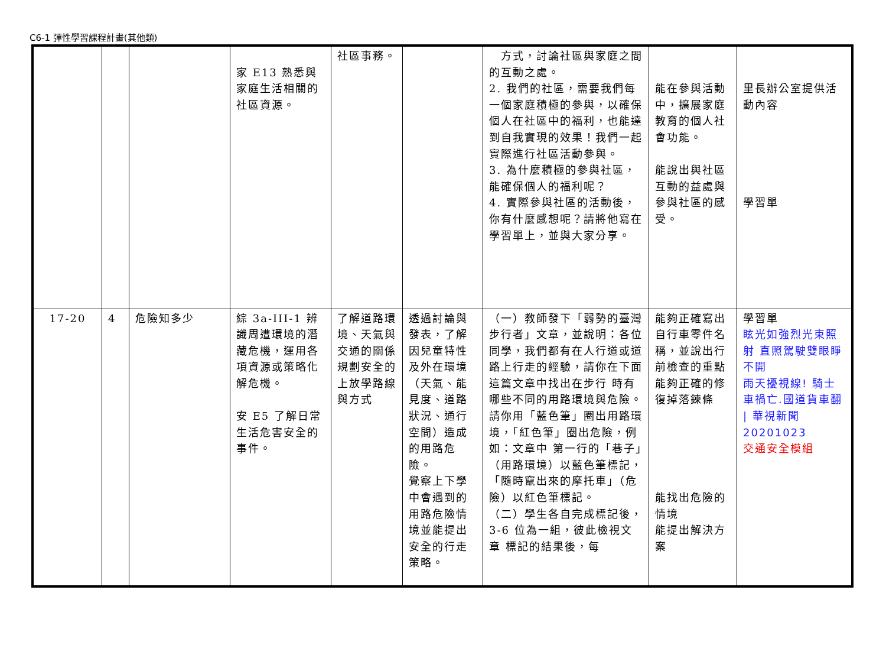C6-1 彈性學習課程計畫(其他類)
| | | | 家 E13 熟悉與家庭生活相關的社區資源。 | 社區事務。 | | 方式，討論社區與家庭之間的互動之處。 2. 我們的社區，需要我們每一個家庭積極的參與，以確保個人在社區中的福利，也能達到自我實現的效果！我們一起實際進行社區活動參與。 3. 為什麼積極的參與社區，能確保個人的福利呢？ 4. 實際參與社區的活動後，你有什麼感想呢？請將他寫在學習單上，並與大家分享。 | 能在參與活動中，擴展家庭教育的個人社會功能。 能說出與社區互動的益處與參與社區的感受。 | 里長辦公室提供活動內容 學習單 |
| 17-20 | 4 | 危險知多少 | 綜 3a-III-1 辨識周遭環境的潛藏危機，運用各項資源或策略化解危機。 安 E5 了解日常生活危害安全的事件。 | 了解道路環境、天氣與交通的關係 規劃安全的上放學路線與方式 | 透過討論與發表，了解因兒童特性及外在環境（天氣、能見度、道路狀況、通行空間）造成的用路危險。 覺察上下學中會遇到的用路危險情境並能提出安全的行走策略。 | （一）教師發下「弱勢的臺灣步行者」文章，並說明：各位同學，我們都有在人行道或道 路上行走的經驗，請你在下面這篇文章中找出在步行 時有哪些不同的用路環境與危險。請你用「藍色筆」圈出用路環境，「紅色筆」圈出危險，例如：文章中 第一行的「巷子」（用路環境）以藍色筆標記，「隨時竄出來的摩托車」（危險）以紅色筆標記。 （二）學生各自完成標記後，3-6 位為一組，彼此檢視文章 標記的結果後，每 | 能夠正確寫出自行車零件名稱，並說出行前檢查的重點 能夠正確的修復掉落鍊條 能找出危險的情境 能提出解決方案 | 學習單 眩光如強烈光束照射 直照駕駛雙眼睜不開 雨天擾視線! 騎士車禍亡.國道貨車翻 / 華視新聞 20201023 交通安全模組 |